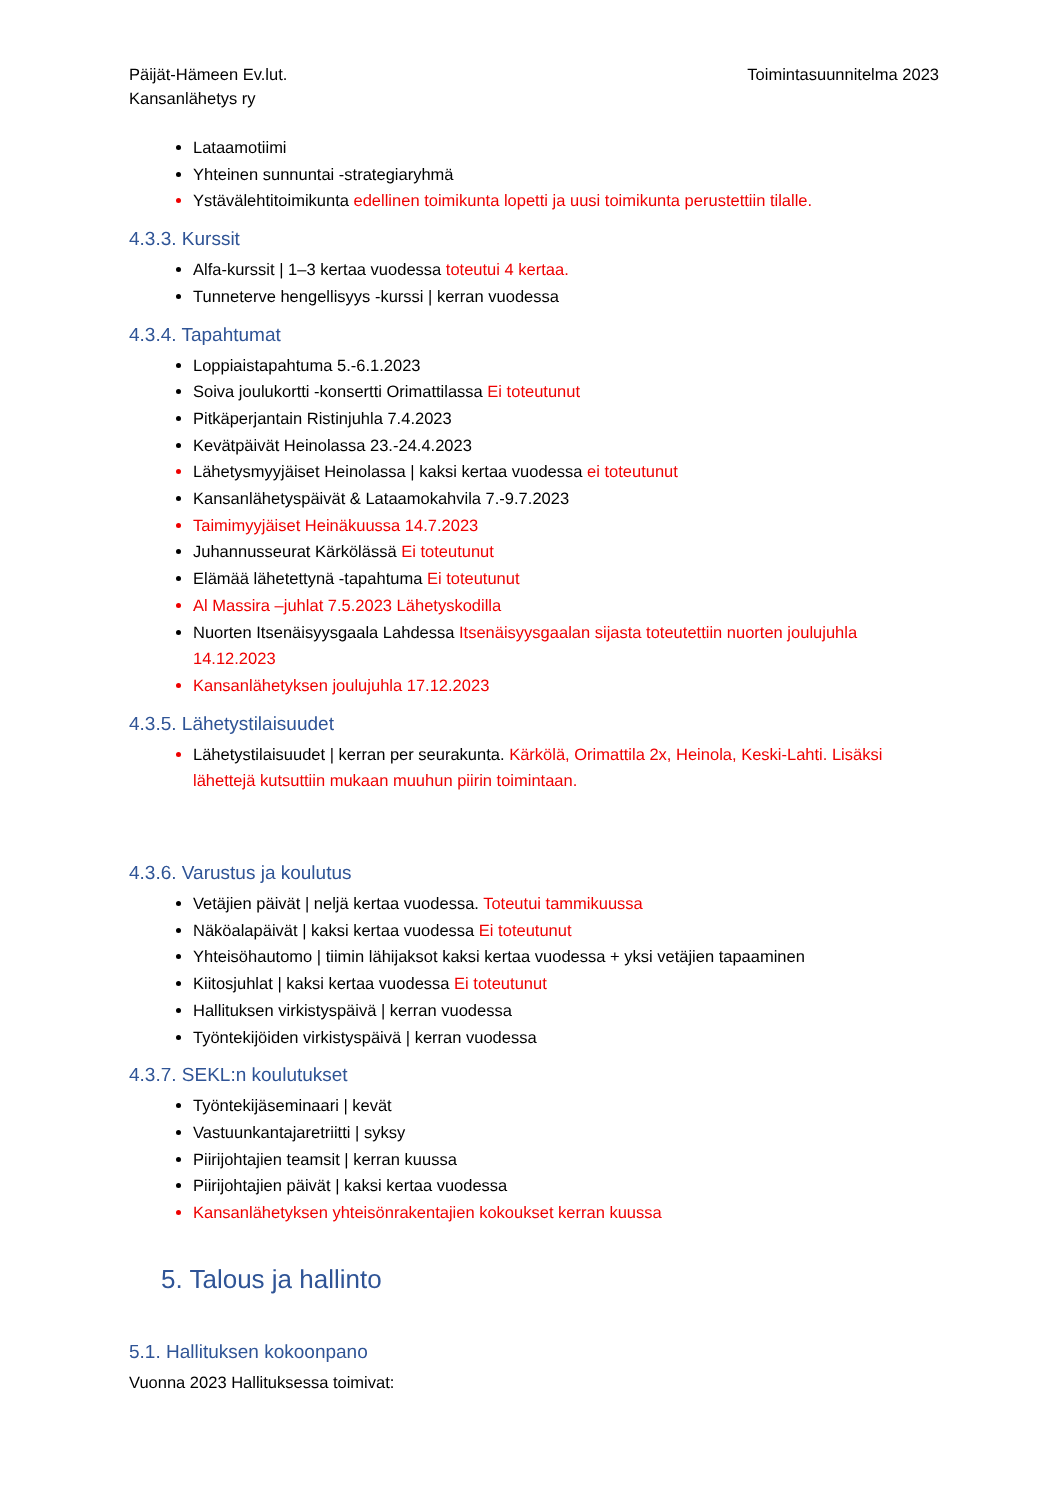Päijät-Hämeen Ev.lut.
Kansanlähetys ry
Toimintasuunnitelma 2023
Lataamotiimi
Yhteinen sunnuntai -strategiaryhmä
Ystävälehtitoimikunta edellinen toimikunta lopetti ja uusi toimikunta perustettiin tilalle.
4.3.3. Kurssit
Alfa-kurssit | 1–3 kertaa vuodessa toteutui 4 kertaa.
Tunneterve hengellisyys -kurssi | kerran vuodessa
4.3.4. Tapahtumat
Loppiaistapahtuma 5.-6.1.2023
Soiva joulukortti -konsertti Orimattilassa Ei toteutunut
Pitkäperjantain Ristinjuhla 7.4.2023
Kevätpäivät Heinolassa 23.-24.4.2023
Lähetysmyyjäiset Heinolassa | kaksi kertaa vuodessa ei toteutunut
Kansanlähetyspäivät & Lataamokahvila 7.-9.7.2023
Taimimyyjäiset Heinäkuussa 14.7.2023
Juhannusseurat Kärkölässä Ei toteutunut
Elämää lähetettynä -tapahtuma Ei toteutunut
Al Massira –juhlat 7.5.2023 Lähetyskodilla
Nuorten Itsenäisyysgaala Lahdessa Itsenäisyysgaalan sijasta toteutettiin nuorten joulujuhla 14.12.2023
Kansanlähetyksen joulujuhla 17.12.2023
4.3.5. Lähetystilaisuudet
Lähetystilaisuudet | kerran per seurakunta. Kärkölä, Orimattila 2x, Heinola, Keski-Lahti. Lisäksi lähettejä kutsuttiin mukaan muuhun piirin toimintaan.
4.3.6. Varustus ja koulutus
Vetäjien päivät | neljä kertaa vuodessa. Toteutui tammikuussa
Näköalapäivät | kaksi kertaa vuodessa Ei toteutunut
Yhteisöhautomo | tiimin lähijaksot kaksi kertaa vuodessa + yksi vetäjien tapaaminen
Kiitosjuhlat | kaksi kertaa vuodessa Ei toteutunut
Hallituksen virkistyspäivä | kerran vuodessa
Työntekijöiden virkistyspäivä | kerran vuodessa
4.3.7. SEKL:n koulutukset
Työntekijäseminaari | kevät
Vastuunkantajaretriitti | syksy
Piirijohtajien teamsit | kerran kuussa
Piirijohtajien päivät | kaksi kertaa vuodessa
Kansanlähetyksen yhteisönrakentajien kokoukset kerran kuussa
5. Talous ja hallinto
5.1. Hallituksen kokoonpano
Vuonna 2023 Hallituksessa toimivat: